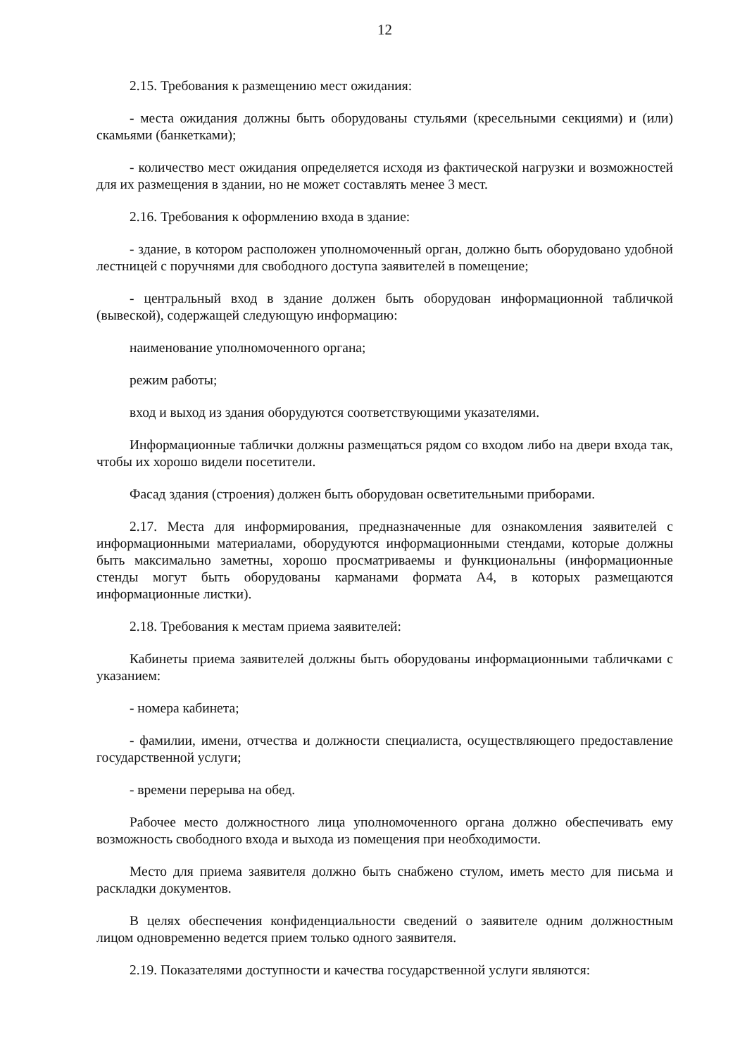12
2.15. Требования к размещению мест ожидания:
- места ожидания должны быть оборудованы стульями (кресельными секциями) и (или) скамьями (банкетками);
- количество мест ожидания определяется исходя из фактической нагрузки и возможностей для их размещения в здании, но не может составлять менее 3 мест.
2.16. Требования к оформлению входа в здание:
- здание, в котором расположен уполномоченный орган, должно быть оборудовано удобной лестницей с поручнями для свободного доступа заявителей в помещение;
- центральный вход в здание должен быть оборудован информационной табличкой (вывеской), содержащей следующую информацию:
наименование уполномоченного органа;
режим работы;
вход и выход из здания оборудуются соответствующими указателями.
Информационные таблички должны размещаться рядом со входом либо на двери входа так, чтобы их хорошо видели посетители.
Фасад здания (строения) должен быть оборудован осветительными приборами.
2.17. Места для информирования, предназначенные для ознакомления заявителей с информационными материалами, оборудуются информационными стендами, которые должны быть максимально заметны, хорошо просматриваемы и функциональны (информационные стенды могут быть оборудованы карманами формата А4, в которых размещаются информационные листки).
2.18. Требования к местам приема заявителей:
Кабинеты приема заявителей должны быть оборудованы информационными табличками с указанием:
- номера кабинета;
- фамилии, имени, отчества и должности специалиста, осуществляющего предоставление государственной услуги;
- времени перерыва на обед.
Рабочее место должностного лица уполномоченного органа должно обеспечивать ему возможность свободного входа и выхода из помещения при необходимости.
Место для приема заявителя должно быть снабжено стулом, иметь место для письма и раскладки документов.
В целях обеспечения конфиденциальности сведений о заявителе одним должностным лицом одновременно ведется прием только одного заявителя.
2.19. Показателями доступности и качества государственной услуги являются: